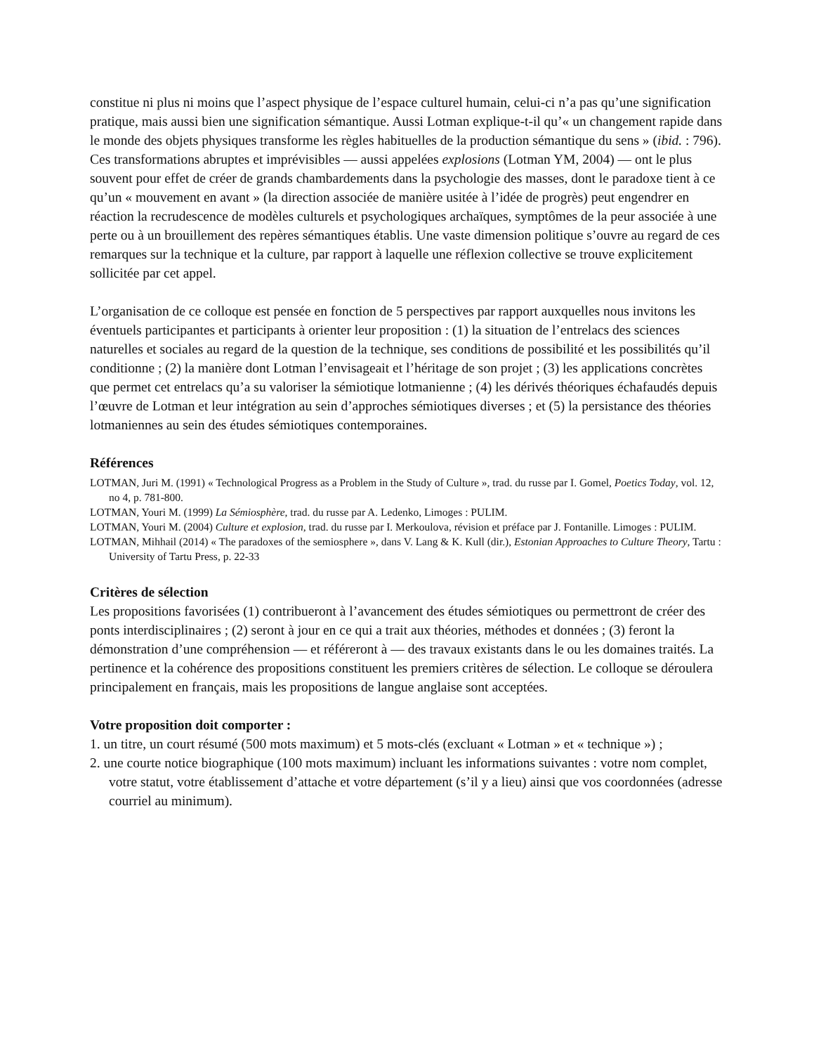constitue ni plus ni moins que l’aspect physique de l’espace culturel humain, celui-ci n’a pas qu’une signification pratique, mais aussi bien une signification sémantique. Aussi Lotman explique-t-il qu’« un changement rapide dans le monde des objets physiques transforme les règles habituelles de la production sémantique du sens » (ibid. : 796). Ces transformations abruptes et imprévisibles — aussi appelées explosions (Lotman YM, 2004) — ont le plus souvent pour effet de créer de grands chambardements dans la psychologie des masses, dont le paradoxe tient à ce qu’un « mouvement en avant » (la direction associée de manière usitée à l’idée de progrès) peut engendrer en réaction la recrudescence de modèles culturels et psychologiques archaïques, symptômes de la peur associée à une perte ou à un brouillement des repères sémantiques établis. Une vaste dimension politique s’ouvre au regard de ces remarques sur la technique et la culture, par rapport à laquelle une réflexion collective se trouve explicitement sollicitée par cet appel.
L’organisation de ce colloque est pensée en fonction de 5 perspectives par rapport auxquelles nous invitons les éventuels participantes et participants à orienter leur proposition : (1) la situation de l’entrelacs des sciences naturelles et sociales au regard de la question de la technique, ses conditions de possibilité et les possibilités qu’il conditionne ; (2) la manière dont Lotman l’envisageait et l’héritage de son projet ; (3) les applications concrètes que permet cet entrelacs qu’a su valoriser la sémiotique lotmanienne ; (4) les dérivés théoriques échafaudés depuis l’œuvre de Lotman et leur intégration au sein d’approches sémiotiques diverses ; et (5) la persistance des théories lotmaniennes au sein des études sémiotiques contemporaines.
Références
LOTMAN, Juri M. (1991) « Technological Progress as a Problem in the Study of Culture », trad. du russe par I. Gomel, Poetics Today, vol. 12, no 4, p. 781-800.
LOTMAN, Youri M. (1999) La Sémiosphère, trad. du russe par A. Ledenko, Limoges : PULIM.
LOTMAN, Youri M. (2004) Culture et explosion, trad. du russe par I. Merkoulova, révision et préface par J. Fontanille. Limoges : PULIM.
LOTMAN, Mihhail (2014) « The paradoxes of the semiosphere », dans V. Lang & K. Kull (dir.), Estonian Approaches to Culture Theory, Tartu : University of Tartu Press, p. 22-33
Critères de sélection
Les propositions favorisées (1) contribueront à l’avancement des études sémiotiques ou permettront de créer des ponts interdisciplinaires ; (2) seront à jour en ce qui a trait aux théories, méthodes et données ; (3) feront la démonstration d’une compréhension — et référeront à — des travaux existants dans le ou les domaines traités. La pertinence et la cohérence des propositions constituent les premiers critères de sélection. Le colloque se déroulera principalement en français, mais les propositions de langue anglaise sont acceptées.
Votre proposition doit comporter :
1. un titre, un court résumé (500 mots maximum) et 5 mots-clés (excluant « Lotman » et « technique ») ;
2. une courte notice biographique (100 mots maximum) incluant les informations suivantes : votre nom complet, votre statut, votre établissement d’attache et votre département (s’il y a lieu) ainsi que vos coordonnées (adresse courriel au minimum).